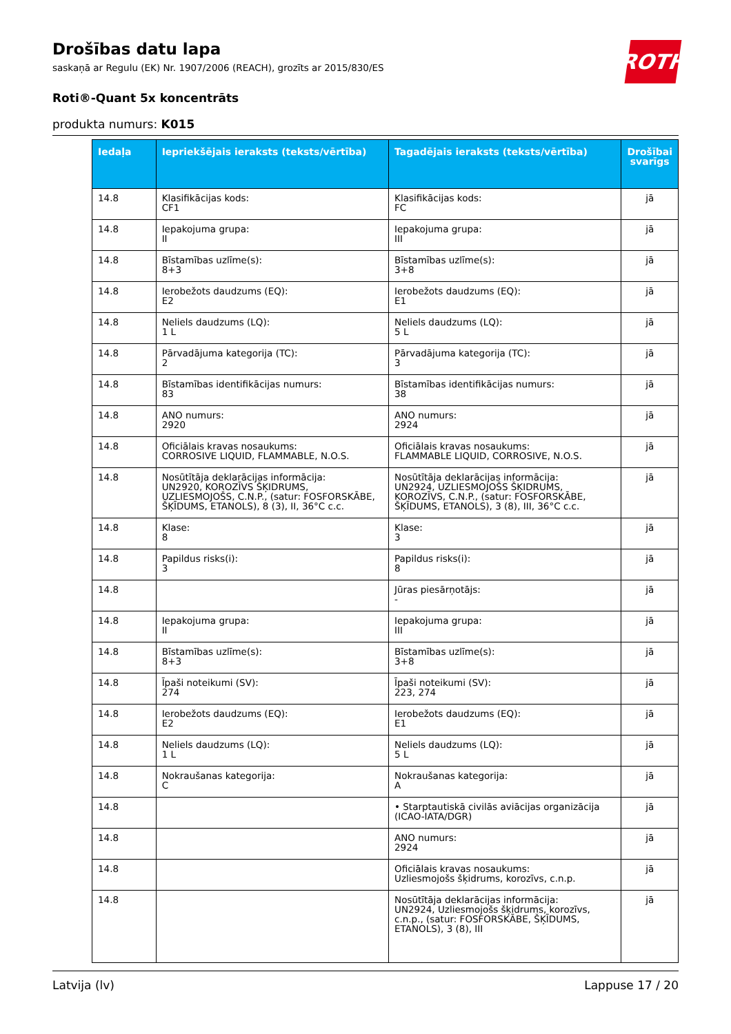ROTH
Drošības datu lapa
saskaņā ar Regulu (EK) Nr. 1907/2006 (REACH), grozīts ar 2015/830/ES
Roti®-Quant 5x koncentrāts
produkta numurs: K015
| Iedaļa | Iepriekšējais ieraksts (teksts/vērtība) | Tagadējais ieraksts (teksts/vērtība) | Drošībai svarīgs |
| --- | --- | --- | --- |
| 14.8 | Klasifikācijas kods: CF1 | Klasifikācijas kods: FC | jā |
| 14.8 | Iepakojuma grupa: II | Iepakojuma grupa: III | jā |
| 14.8 | Bīstamības uzlīme(s): 8+3 | Bīstamības uzlīme(s): 3+8 | jā |
| 14.8 | Ierobežots daudzums (EQ): E2 | Ierobežots daudzums (EQ): E1 | jā |
| 14.8 | Neliels daudzums (LQ): 1 L | Neliels daudzums (LQ): 5 L | jā |
| 14.8 | Pārvadājuma kategorija (TC): 2 | Pārvadājuma kategorija (TC): 3 | jā |
| 14.8 | Bīstamības identifikācijas numurs: 83 | Bīstamības identifikācijas numurs: 38 | jā |
| 14.8 | ANO numurs: 2920 | ANO numurs: 2924 | jā |
| 14.8 | Oficiālais kravas nosaukums: CORROSIVE LIQUID, FLAMMABLE, N.O.S. | Oficiālais kravas nosaukums: FLAMMABLE LIQUID, CORROSIVE, N.O.S. | jā |
| 14.8 | Nosūtītāja deklarācijas informācija: UN2920, KOROZĪVS ŠĶIDRUMS, UZLIESMOJOŠS, C.N.P., (satur: FOSFORSKĀBE, ŠĶĪDUMS, ETANOLS), 8 (3), II, 36°C c.c. | Nosūtītāja deklarācijas informācija: UN2924, UZLIESMOJOŠS ŠĶIDRUMS, KOROZĪVS, C.N.P., (satur: FOSFORSKĀBE, ŠĶĪDUMS, ETANOLS), 3 (8), III, 36°C c.c. | jā |
| 14.8 | Klase: 8 | Klase: 3 | jā |
| 14.8 | Papildus risks(i): 3 | Papildus risks(i): 8 | jā |
| 14.8 | | Jūras piesārņotājs: - | jā |
| 14.8 | Iepakojuma grupa: II | Iepakojuma grupa: III | jā |
| 14.8 | Bīstamības uzlīme(s): 8+3 | Bīstamības uzlīme(s): 3+8 | jā |
| 14.8 | Īpaši noteikumi (SV): 274 | Īpaši noteikumi (SV): 223, 274 | jā |
| 14.8 | Ierobežots daudzums (EQ): E2 | Ierobežots daudzums (EQ): E1 | jā |
| 14.8 | Neliels daudzums (LQ): 1 L | Neliels daudzums (LQ): 5 L | jā |
| 14.8 | Nokraušanas kategorija: C | Nokraušanas kategorija: A | jā |
| 14.8 | | • Starptautiskā civilās aviācijas organizācija (ICAO-IATA/DGR) | jā |
| 14.8 | | ANO numurs: 2924 | jā |
| 14.8 | | Oficiālais kravas nosaukums: Uzliesmojošs šķidrums, korozīvs, c.n.p. | jā |
| 14.8 | | Nosūtītāja deklarācijas informācija: UN2924, Uzliesmojošs šķidrums, korozīvs, c.n.p., (satur: FOSFORSKĀBE, ŠĶĪDUMS, ETANOLS), 3 (8), III | jā |
Latvija (lv) Lappuse 17 / 20